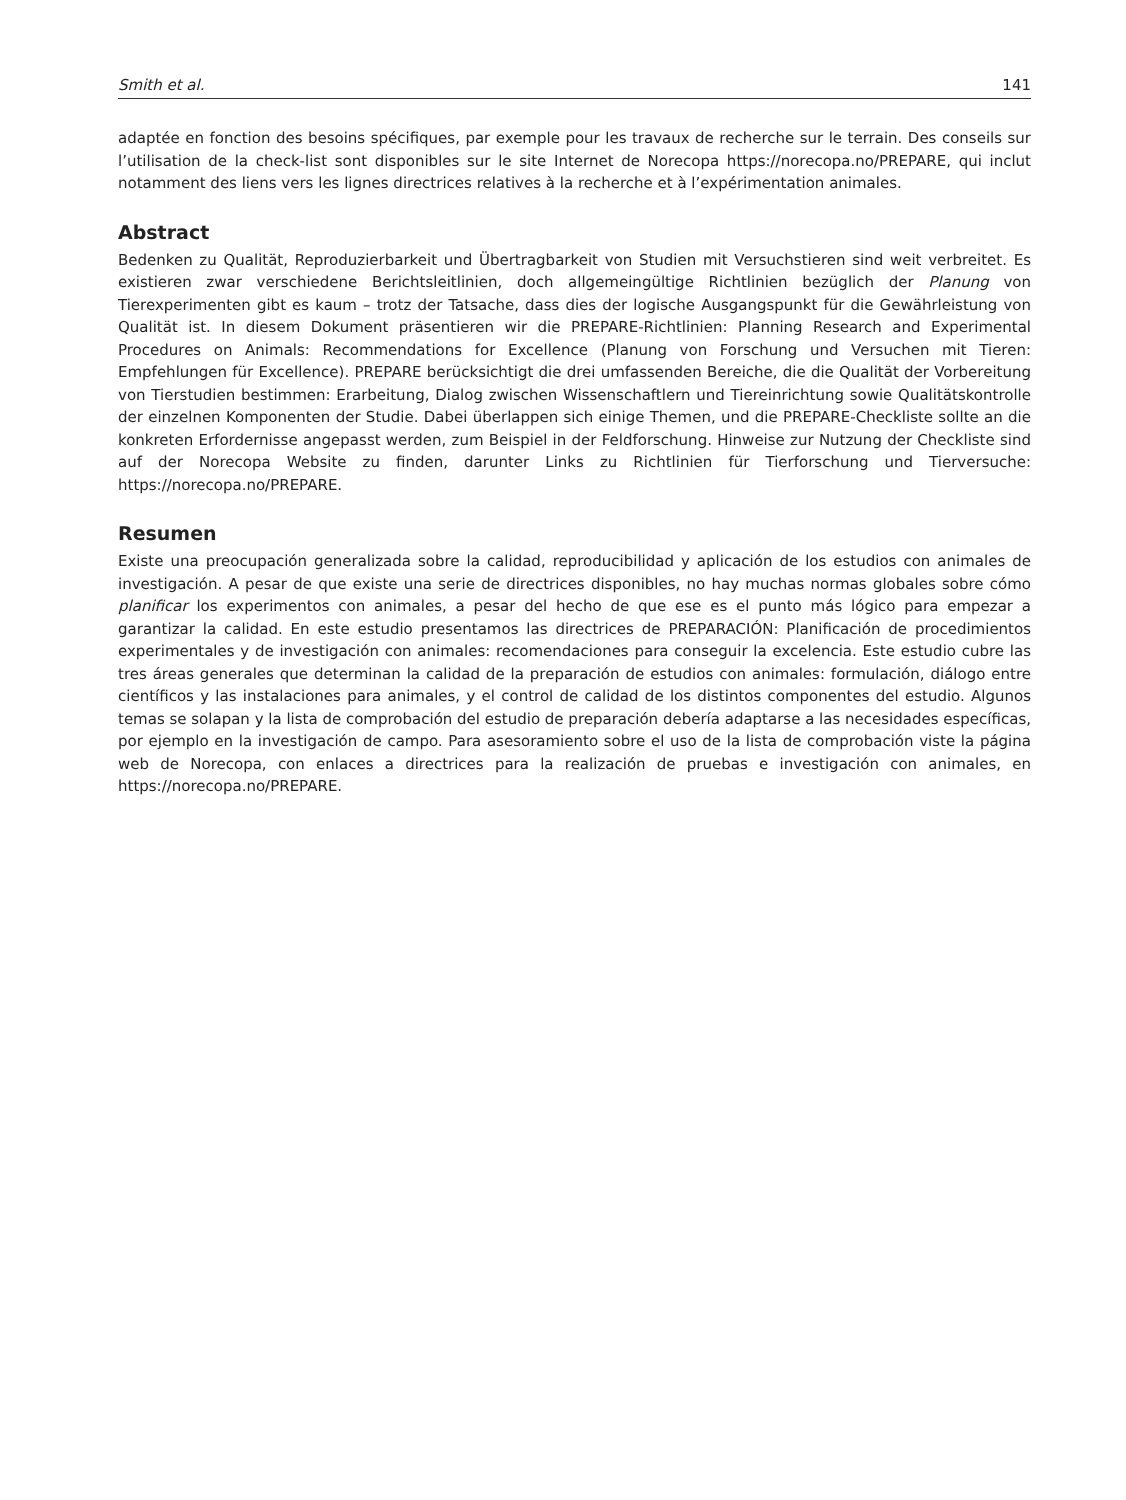Smith et al. 141
adaptée en fonction des besoins spécifiques, par exemple pour les travaux de recherche sur le terrain. Des conseils sur l’utilisation de la check-list sont disponibles sur le site Internet de Norecopa https://norecopa.no/PREPARE, qui inclut notamment des liens vers les lignes directrices relatives à la recherche et à l’expérimentation animales.
Abstract
Bedenken zu Qualität, Reproduzierbarkeit und Übertragbarkeit von Studien mit Versuchstieren sind weit verbreitet. Es existieren zwar verschiedene Berichtsleitlinien, doch allgemeingültige Richtlinien bezüglich der Planung von Tierexperimenten gibt es kaum – trotz der Tatsache, dass dies der logische Ausgangspunkt für die Gewährleistung von Qualität ist. In diesem Dokument präsentieren wir die PREPARE-Richtlinien: Planning Research and Experimental Procedures on Animals: Recommendations for Excellence (Planung von Forschung und Versuchen mit Tieren: Empfehlungen für Excellence). PREPARE berücksichtigt die drei umfassenden Bereiche, die die Qualität der Vorbereitung von Tierstudien bestimmen: Erarbeitung, Dialog zwischen Wissenschaftlern und Tiereinrichtung sowie Qualitätskontrolle der einzelnen Komponenten der Studie. Dabei überlappen sich einige Themen, und die PREPARE-Checkliste sollte an die konkreten Erfordernisse angepasst werden, zum Beispiel in der Feldforschung. Hinweise zur Nutzung der Checkliste sind auf der Norecopa Website zu finden, darunter Links zu Richtlinien für Tierforschung und Tierversuche: https://norecopa.no/PREPARE.
Resumen
Existe una preocupación generalizada sobre la calidad, reproducibilidad y aplicación de los estudios con animales de investigación. A pesar de que existe una serie de directrices disponibles, no hay muchas normas globales sobre cómo planificar los experimentos con animales, a pesar del hecho de que ese es el punto más lógico para empezar a garantizar la calidad. En este estudio presentamos las directrices de PREPARACIÓN: Planificación de procedimientos experimentales y de investigación con animales: recomendaciones para conseguir la excelencia. Este estudio cubre las tres áreas generales que determinan la calidad de la preparación de estudios con animales: formulación, diálogo entre científicos y las instalaciones para animales, y el control de calidad de los distintos componentes del estudio. Algunos temas se solapan y la lista de comprobación del estudio de preparación debería adaptarse a las necesidades específicas, por ejemplo en la investigación de campo. Para asesoramiento sobre el uso de la lista de comprobación viste la página web de Norecopa, con enlaces a directrices para la realización de pruebas e investigación con animales, en https://norecopa.no/PREPARE.